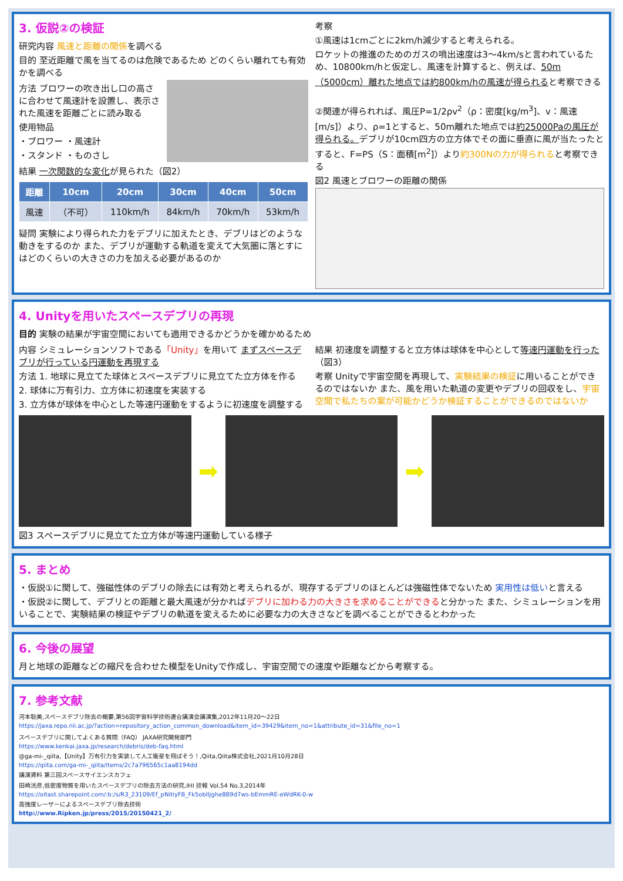3. 仮説②の検証
研究内容 風速と距離の関係を調べる
目的 至近距離で風を当てるのは危険であるため どのくらい離れても有効かを調べる
方法 ブロワーの吹き出し口の高さに合わせて風速計を設置し、表示された風速を距離ごとに読み取る
使用物品
・ブロワー ・風速計
・スタンド ・ものさし
結果 一次関数的な変化が見られた（図2）
| 距離 | 10cm | 20cm | 30cm | 40cm | 50cm |
| --- | --- | --- | --- | --- | --- |
| 風速 | （不可） | 110km/h | 84km/h | 70km/h | 53km/h |
疑問 実験により得られた力をデブリに加えたとき、デブリはどのような動きをするのか また、デブリが運動する軌道を変えて大気圏に落とすにはどのくらいの大きさの力を加える必要があるのか
考察
①風速は1cmごとに2km/h減少すると考えられる。
ロケットの推進のためのガスの噴出速度は3〜4km/sと言われているため、10800km/hと仮定し、風速を計算すると、例えば、50m（5000cm）離れた地点では約800km/hの風速が得られると考察できる
②関連が得られれば、風圧P=1/2ρv<sup>2</sup>（ρ：密度[kg/m<sup>3</sup>]、v：風速[m/s]）より、ρ=1とすると、50m離れた地点では約25000Paの風圧が得られる。デブリが10cm四方の立方体でその面に垂直に風が当たったとすると、F=PS（S：面積[m<sup>2</sup>]）より約300Nの力が得られると考察できる
図2 風速とブロワーの距離の関係
4. Unityを用いたスペースデブリの再現
目的 実験の結果が宇宙空間においても適用できるかどうかを確かめるため
内容 シミュレーションソフトである「Unity」を用いて まずスペースデブリが行っている円運動を再現する
方法 1. 地球に見立てた球体とスペースデブリに見立てた立方体を作る
2. 球体に万有引力、立方体に初速度を実装する
3. 立方体が球体を中心とした等速円運動をするように初速度を調整する
結果 初速度を調整すると立方体は球体を中心として等速円運動を行った（図3）
考察 Unityで宇宙空間を再現して、実験結果の検証に用いることができるのではないか また、風を用いた軌道の変更やデブリの回収をし、宇宙空間で私たちの案が可能かどうか検証することができるのではないか
➡ ➡
図3 スペースデブリに見立てた立方体が等速円運動している様子
5. まとめ
・仮説①に関して、強磁性体のデブリの除去には有効と考えられるが、現存するデブリのほとんどは強磁性体でないため 実用性は低いと言える
・仮説②に関して、デブリとの距離と最大風速が分かればデブリに加わる力の大きさを求めることができると分かった また、シミュレーションを用いることで、実験結果の検証やデブリの軌道を変えるために必要な力の大きさなどを調べることができるとわかった
6. 今後の展望
月と地球の距離などの縮尺を合わせた模型をUnityで作成し、宇宙空間での速度や距離などから考察する。
7. 参考文献
河本聡美,スペースデブリ除去の概要,第56回宇宙科学技術連合講演会講演集,2012年11月20〜22日
https://jaxa.repo.nii.ac.jp/?action=repository_action_common_download&item_id=39429&item_no=1&attribute_id=31&file_no=1
スペースデブリに関してよくある質問（FAQ） JAXA研究開発部門
https://www.kenkai.jaxa.jp/research/debris/deb-faq.html
@ga-mi-_qiita,【Unity】万有引力を実装して人工衛星を飛ばそう！,Qiita,Qiita株式会社,2021月10月28日
https://qiita.com/ga-mi-_qiita/items/2c7a796565c1aa8194dd
講演資料 第三回スペースサイエンスカフェ
田崎洸彦,低密度物質を用いたスペースデブリの除去方法の研究,IHI 技報 Vol.54 No.3,2014年
https://oitast.sharepoint.com/:b:/s/R3_23109/Ef_pNitiyFB_Fk5oblIjghe8B9d7ws-bEmmRE-eWdRK-0-w
高強度レーザーによるスペースデブリ除去技術
http://www.Ripken.jp/press/2015/20150421_2/